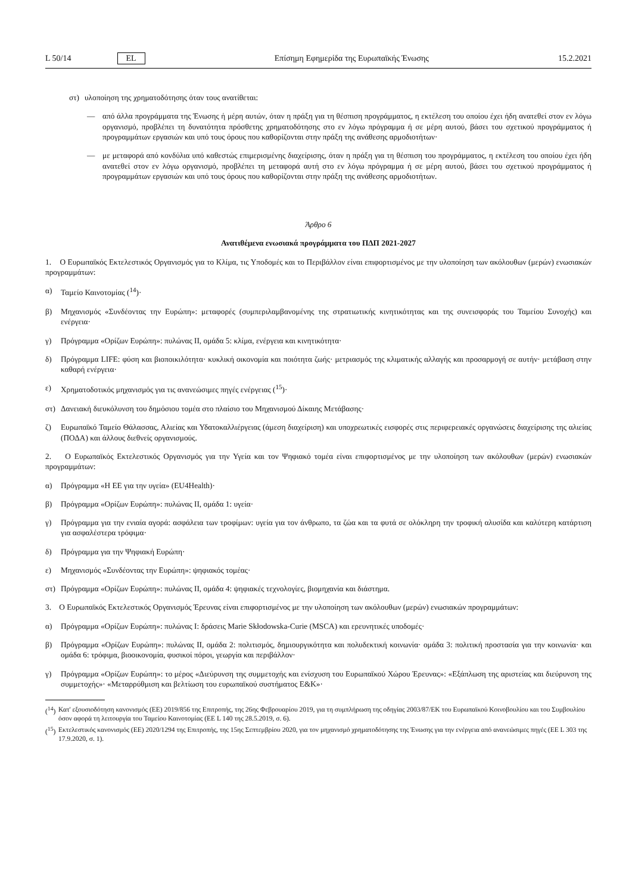L 50/14 EL Επίσημη Εφημερίδα της Ευρωπαϊκής Ένωσης 15.2.2021
στ) υλοποίηση της χρηματοδότησης όταν τους ανατίθεται:
— από άλλα προγράμματα της Ένωσης ή μέρη αυτών, όταν η πράξη για τη θέσπιση προγράμματος, η εκτέλεση του οποίου έχει ήδη ανατεθεί στον εν λόγω οργανισμό, προβλέπει τη δυνατότητα πρόσθετης χρηματοδότησης στο εν λόγω πρόγραμμα ή σε μέρη αυτού, βάσει του σχετικού προγράμματος ή προγραμμάτων εργασιών και υπό τους όρους που καθορίζονται στην πράξη της ανάθεσης αρμοδιοτήτων·
— με μεταφορά από κονδύλια υπό καθεστώς επιμερισμένης διαχείρισης, όταν η πράξη για τη θέσπιση του προγράμματος, η εκτέλεση του οποίου έχει ήδη ανατεθεί στον εν λόγω οργανισμό, προβλέπει τη μεταφορά αυτή στο εν λόγω πρόγραμμα ή σε μέρη αυτού, βάσει του σχετικού προγράμματος ή προγραμμάτων εργασιών και υπό τους όρους που καθορίζονται στην πράξη της ανάθεσης αρμοδιοτήτων.
Άρθρο 6
Ανατιθέμενα ενωσιακά προγράμματα του ΠΔΠ 2021-2027
1. Ο Ευρωπαϊκός Εκτελεστικός Οργανισμός για το Κλίμα, τις Υποδομές και το Περιβάλλον είναι επιφορτισμένος με την υλοποίηση των ακόλουθων (μερών) ενωσιακών προγραμμάτων:
α) Ταμείο Καινοτομίας (<sup>14</sup>)·
β) Μηχανισμός «Συνδέοντας την Ευρώπη»: μεταφορές (συμπεριλαμβανομένης της στρατιωτικής κινητικότητας και της συνεισφοράς του Ταμείου Συνοχής) και ενέργεια·
γ) Πρόγραμμα «Ορίζων Ευρώπη»: πυλώνας II, ομάδα 5: κλίμα, ενέργεια και κινητικότητα·
δ) Πρόγραμμα LIFE: φύση και βιοποικιλότητα· κυκλική οικονομία και ποιότητα ζωής· μετριασμός της κλιματικής αλλαγής και προσαρμογή σε αυτήν· μετάβαση στην καθαρή ενέργεια·
ε) Χρηματοδοτικός μηχανισμός για τις ανανεώσιμες πηγές ενέργειας (<sup>15</sup>)·
στ) Δανειακή διευκόλυνση του δημόσιου τομέα στο πλαίσιο του Μηχανισμού Δίκαιης Μετάβασης·
ζ) Ευρωπαϊκό Ταμείο Θάλασσας, Αλιείας και Υδατοκαλλιέργειας (άμεση διαχείριση) και υποχρεωτικές εισφορές στις περιφερειακές οργανώσεις διαχείρισης της αλιείας (ΠΟΔΑ) και άλλους διεθνείς οργανισμούς.
2. Ο Ευρωπαϊκός Εκτελεστικός Οργανισμός για την Υγεία και τον Ψηφιακό τομέα είναι επιφορτισμένος με την υλοποίηση των ακόλουθων (μερών) ενωσιακών προγραμμάτων:
α) Πρόγραμμα «Η ΕΕ για την υγεία» (EU4Health)·
β) Πρόγραμμα «Ορίζων Ευρώπη»: πυλώνας II, ομάδα 1: υγεία·
γ) Πρόγραμμα για την ενιαία αγορά: ασφάλεια των τροφίμων: υγεία για τον άνθρωπο, τα ζώα και τα φυτά σε ολόκληρη την τροφική αλυσίδα και καλύτερη κατάρτιση για ασφαλέστερα τρόφιμα·
δ) Πρόγραμμα για την Ψηφιακή Ευρώπη·
ε) Μηχανισμός «Συνδέοντας την Ευρώπη»: ψηφιακός τομέας·
στ) Πρόγραμμα «Ορίζων Ευρώπη»: πυλώνας II, ομάδα 4: ψηφιακές τεχνολογίες, βιομηχανία και διάστημα.
3. Ο Ευρωπαϊκός Εκτελεστικός Οργανισμός Έρευνας είναι επιφορτισμένος με την υλοποίηση των ακόλουθων (μερών) ενωσιακών προγραμμάτων:
α) Πρόγραμμα «Ορίζων Ευρώπη»: πυλώνας I: δράσεις Marie Skłodowska-Curie (MSCA) και ερευνητικές υποδομές·
β) Πρόγραμμα «Ορίζων Ευρώπη»: πυλώνας II, ομάδα 2: πολιτισμός, δημιουργικότητα και πολυδεκτική κοινωνία· ομάδα 3: πολιτική προστασία για την κοινωνία· και ομάδα 6: τρόφιμα, βιοοικονομία, φυσικοί πόροι, γεωργία και περιβάλλον·
γ) Πρόγραμμα «Ορίζων Ευρώπη»: το μέρος «Διεύρυνση της συμμετοχής και ενίσχυση του Ευρωπαϊκού Χώρου Έρευνας»: «Εξάπλωση της αριστείας και διεύρυνση της συμμετοχής»· «Μεταρρύθμιση και βελτίωση του ευρωπαϊκού συστήματος Ε&Κ»·
(<sup>14</sup>) Κατ' εξουσιοδότηση κανονισμός (ΕΕ) 2019/856 της Επιτροπής, της 26ης Φεβρουαρίου 2019, για τη συμπλήρωση της οδηγίας 2003/87/ΕΚ του Ευρωπαϊκού Κοινοβουλίου και του Συμβουλίου όσον αφορά τη λειτουργία του Ταμείου Καινοτομίας (ΕΕ L 140 της 28.5.2019, σ. 6).
(<sup>15</sup>) Εκτελεστικός κανονισμός (ΕΕ) 2020/1294 της Επιτροπής, της 15ης Σεπτεμβρίου 2020, για τον μηχανισμό χρηματοδότησης της Ένωσης για την ενέργεια από ανανεώσιμες πηγές (ΕΕ L 303 της 17.9.2020, σ. 1).